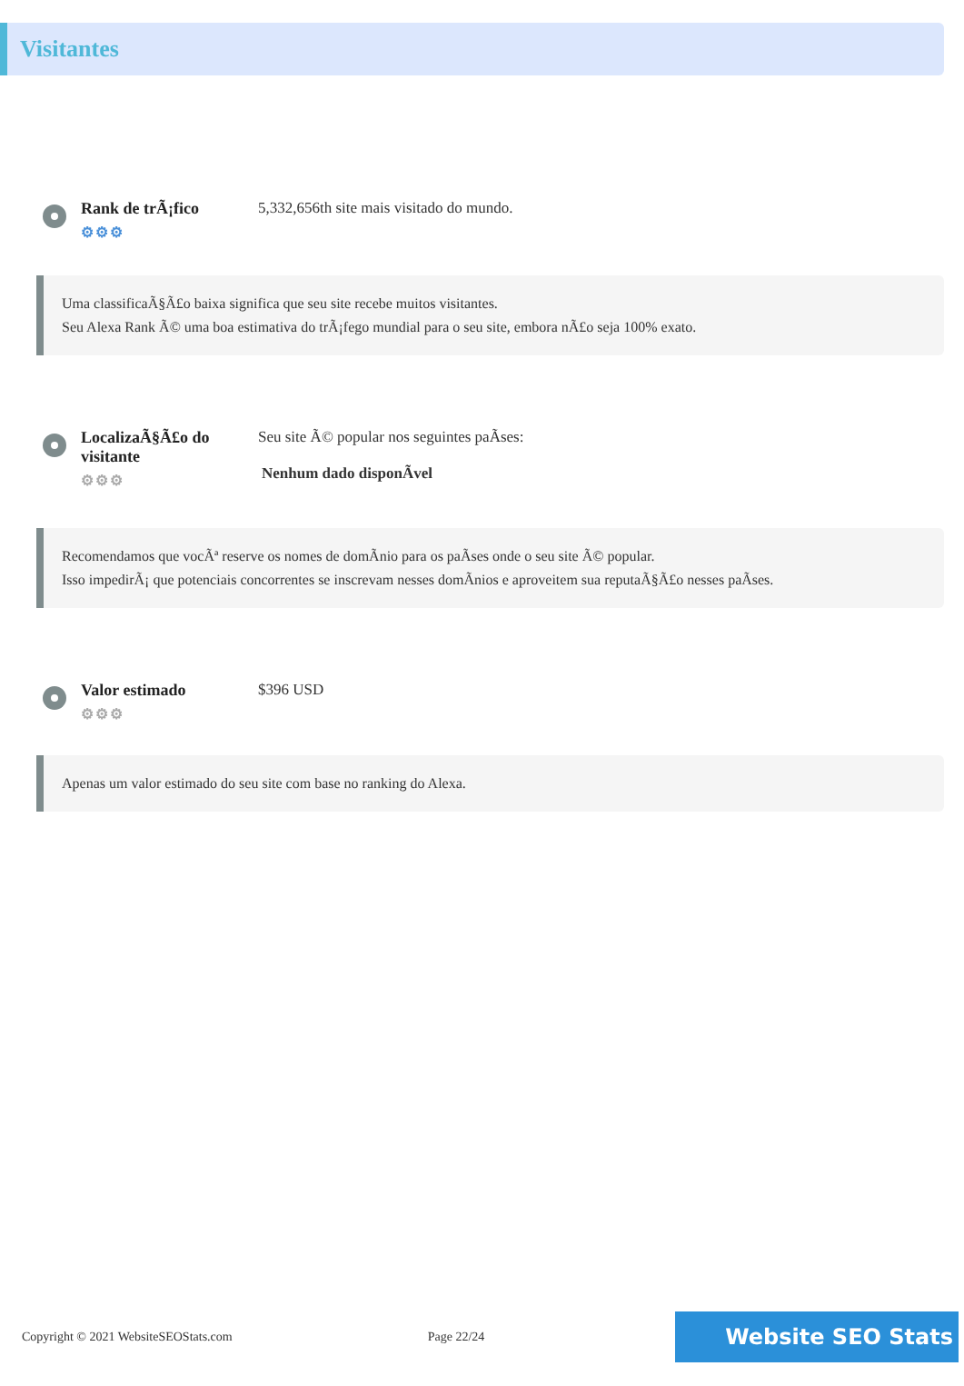Visitantes
Rank de trÃ¡fico
⚙⚙⚙
5,332,656th site mais visitado do mundo.
Uma classificaÃ§Ã£o baixa significa que seu site recebe muitos visitantes.
Seu Alexa Rank Ã© uma boa estimativa do trÃ¡fego mundial para o seu site, embora nÃ£o seja 100% exato.
LocalizaÃ§Ã£o do visitante
⚙⚙⚙
Seu site Ã© popular nos seguintes paÃses:
Nenhum dado disponÃvel
Recomendamos que vocÃª reserve os nomes de domÃnio para os paÃses onde o seu site Ã© popular.
Isso impedirÃ¡ que potenciais concorrentes se inscrevam nesses domÃnios e aproveitem sua reputaÃ§Ã£o nesses paÃses.
Valor estimado
⚙⚙⚙
$396 USD
Apenas um valor estimado do seu site com base no ranking do Alexa.
Copyright © 2021 WebsiteSEOStats.com Page 22/24 Website SEO Stats